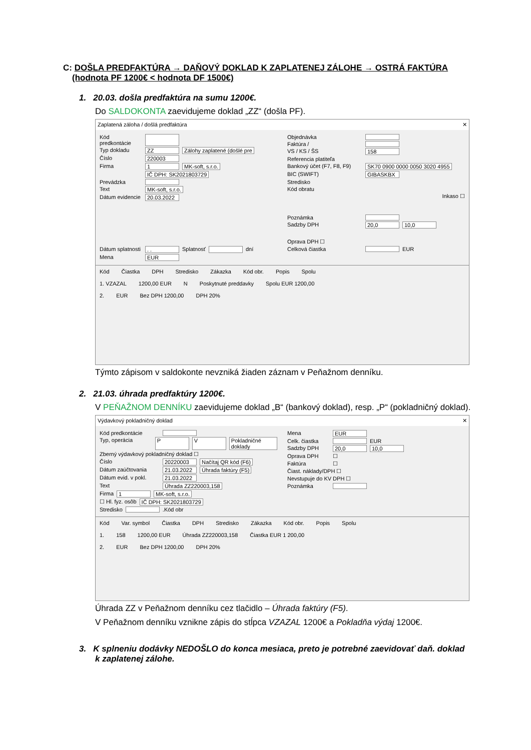C: DOŠLA PREDFAKTÚRA → DAŇOVÝ DOKLAD K ZAPLATENEJ ZÁLOHE → OSTRÁ FAKTÚRA
(hodnota PF 1200€ < hodnota DF 1500€)
1. 20.03. došla predfaktúra na sumu 1200€.
Do SALDOKONTA zaevidujeme doklad „ZZ“ (došla PF).
Zaplatená záloha / došlá predfaktúra ✕
Kód predkontácie
Typ dokladu ZZ Zálohy zaplatené (došlé pre
Číslo 220003
Firma 1 MK-soft, s.r.o.
IČ DPH: SK2021803729
Prevádzka
Text MK-soft, s.r.o.
Dátum evidencie 20.03.2022
Dátum splatnosti. . Splatnosť dní
Mena EUR
Objednávka
Faktúra /
VS / KS / ŠS 158
Referencia platiteľa
Bankový účet (F7, F8, F9) SK70 0900 0000 0050 3020 4955
BIC (SWIFT) GIBASKBX
Stredisko
Kód obratu
Inkaso ☐
Poznámka
Sadzby DPH 20,0 10,0
Oprava DPH ☐
Celková čiastka EUR
Kód Čiastka DPH Stredisko Zákazka Kód obr. Popis Spolu
1. VZAZAL 1200,00 EUR N Poskytnuté preddavky Spolu EUR 1200,00
2. EUR Bez DPH 1200,00 DPH 20%
Týmto zápisom v saldokonte nevzniká žiaden záznam v Peňažnom denníku.
2. 21.03. úhrada predfaktúry 1200€.
V PEŇAŽNOM DENNÍKU zaevidujeme doklad „B“ (bankový doklad), resp. „P“ (pokladničný doklad).
Výdavkový pokladničný doklad ✕
Kód predkontácie
Typ, operácia P V Pokladničné doklady
Zberný výdavkový pokladničný doklad ☐
Číslo 20220003 Načítaj QR kód (F6)
Dátum zaúčtovania 21.03.2022 Úhrada faktúry (F5)
Dátum evid. v pokl. 21.03.2022
Text Úhrada ZZ220003,158
Firma 1 MK-soft, s.r.o.
☐ Hl. fyz. osôb IČ DPH: SK2021803729
Stredisko .Kód obr
Mena EUR
Celk. čiastka EUR
Sadzby DPH 20,0 10,0
Oprava DPH ☐
Faktúra ☐
Čiast. náklady/DPH ☐
Nevstupuje do KV DPH ☐
Poznámka
Kód Var. symbol Čiastka DPH Stredisko Zákazka Kód obr. Popis Spolu
1. 158 1200,00 EUR Úhrada ZZ220003,158 Čiastka EUR 1 200,00
2. EUR Bez DPH 1200,00 DPH 20%
Úhrada ZZ v Peňažnom denníku cez tlačidlo – Úhrada faktúry (F5).
V Peňažnom denníku vznikne zápis do stĺpca VZAZAL 1200€ a Pokladňa výdaj 1200€.
3. K splneniu dodávky NEDOŠLO do konca mesiaca, preto je potrebné zaevidovať daň. doklad
k zaplatenej zálohe.